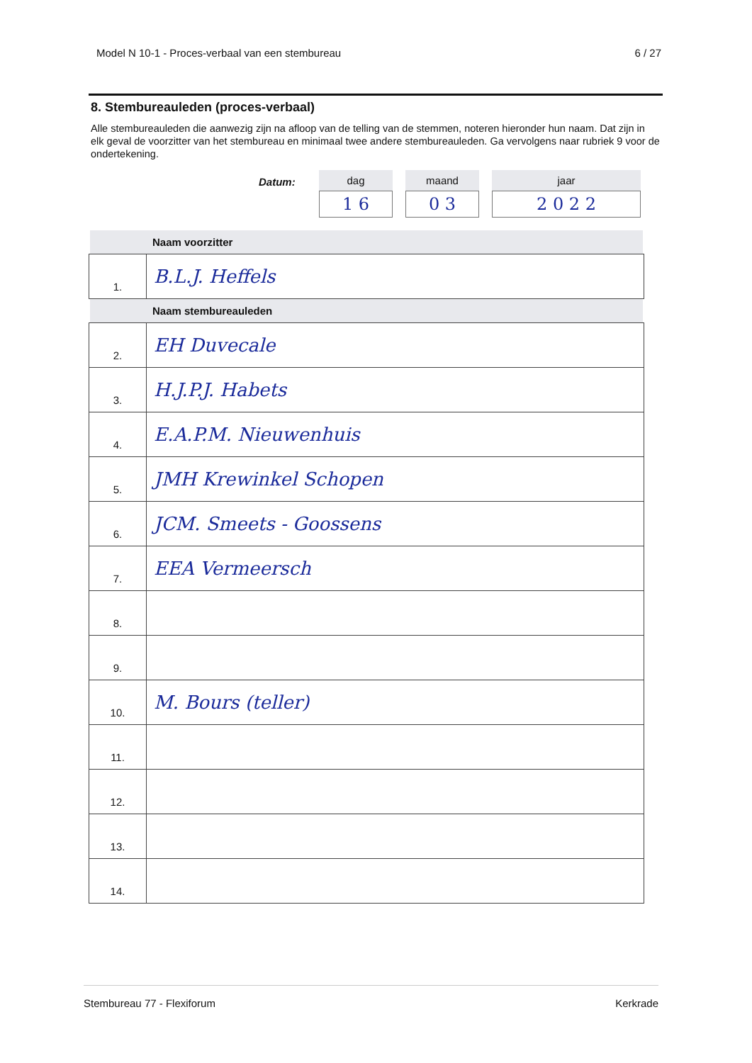Model N 10-1 - Proces-verbaal van een stembureau 6 / 27
8. Stembureauleden (proces-verbaal)
Alle stembureauleden die aanwezig zijn na afloop van de telling van de stemmen, noteren hieronder hun naam. Dat zijn in elk geval de voorzitter van het stembureau en minimaal twee andere stembureauleden. Ga vervolgens naar rubriek 9 voor de ondertekening.
Datum: dag
1 6
maand
0 3
jaar
2 0 2 2
Naam voorzitter
| 1. | B.L.J. Heffels |
Naam stembureauleden
| 2. | EH Duvecale |
| 3. | H.J.P.J. Habets |
| 4. | E.A.P.M. Nieuwenhuis |
| 5. | JMH Krewinkel Schopen |
| 6. | JCM. Smeets - Goossens |
| 7. | EEA Vermeersch |
| 8. | |
| 9. | |
| 10. | M. Bours (teller) |
| 11. | |
| 12. | |
| 13. | |
| 14. | |
Stembureau 77 - Flexiforum Kerkrade